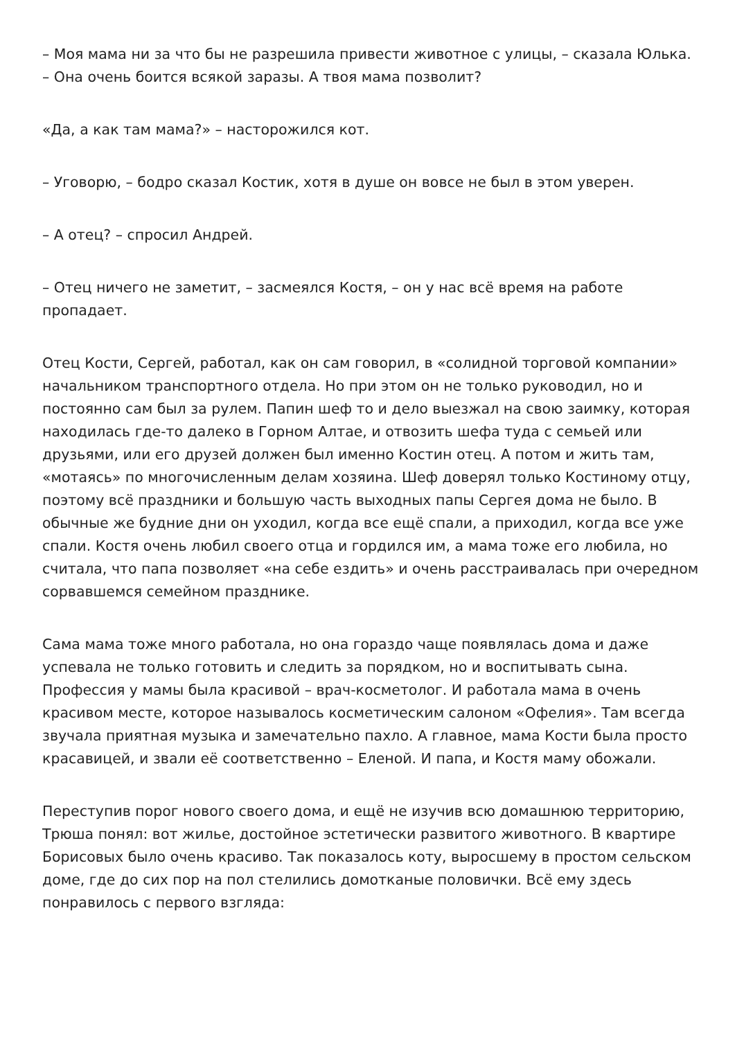– Моя мама ни за что бы не разрешила привести животное с улицы, – сказала Юлька. – Она очень боится всякой заразы. А твоя мама позволит?
«Да, а как там мама?» – насторожился кот.
– Уговорю, – бодро сказал Костик, хотя в душе он вовсе не был в этом уверен.
– А отец? – спросил Андрей.
– Отец ничего не заметит, – засмеялся Костя, – он у нас всё время на работе пропадает.
Отец Кости, Сергей, работал, как он сам говорил, в «солидной торговой компании» начальником транспортного отдела. Но при этом он не только руководил, но и постоянно сам был за рулем. Папин шеф то и дело выезжал на свою заимку, которая находилась где-то далеко в Горном Алтае, и отвозить шефа туда с семьей или друзьями, или его друзей должен был именно Костин отец. А потом и жить там, «мотаясь» по многочисленным делам хозяина. Шеф доверял только Костиному отцу, поэтому всё праздники и большую часть выходных папы Сергея дома не было. В обычные же будние дни он уходил, когда все ещё спали, а приходил, когда все уже спали. Костя очень любил своего отца и гордился им, а мама тоже его любила, но считала, что папа позволяет «на себе ездить» и очень расстраивалась при очередном сорвавшемся семейном празднике.
Сама мама тоже много работала, но она гораздо чаще появлялась дома и даже успевала не только готовить и следить за порядком, но и воспитывать сына. Профессия у мамы была красивой – врач-косметолог. И работала мама в очень красивом месте, которое называлось косметическим салоном «Офелия». Там всегда звучала приятная музыка и замечательно пахло. А главное, мама Кости была просто красавицей, и звали её соответственно – Еленой. И папа, и Костя маму обожали.
Переступив порог нового своего дома, и ещё не изучив всю домашнюю территорию, Трюша понял: вот жилье, достойное эстетически развитого животного. В квартире Борисовых было очень красиво. Так показалось коту, выросшему в простом сельском доме, где до сих пор на пол стелились домотканые половички. Всё ему здесь понравилось с первого взгляда: